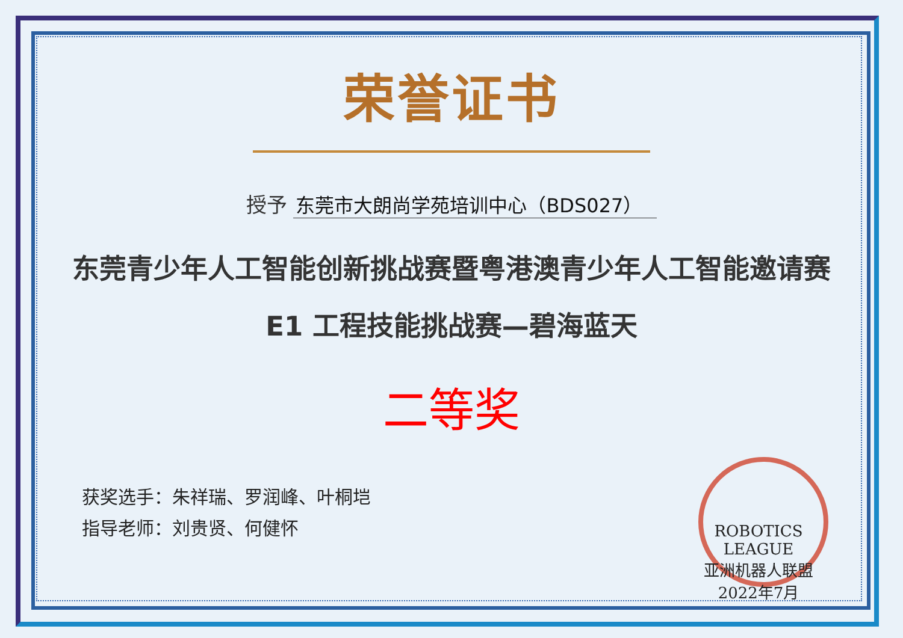荣誉证书
授予 东莞市大朗尚学苑培训中心（BDS027）
东莞青少年人工智能创新挑战赛暨粤港澳青少年人工智能邀请赛
E1 工程技能挑战赛—碧海蓝天
二等奖
获奖选手：朱祥瑞、罗润峰、叶桐垲
指导老师：刘贵贤、何健怀
ROBOTICS LEAGUE
亚洲机器人联盟
2022年7月